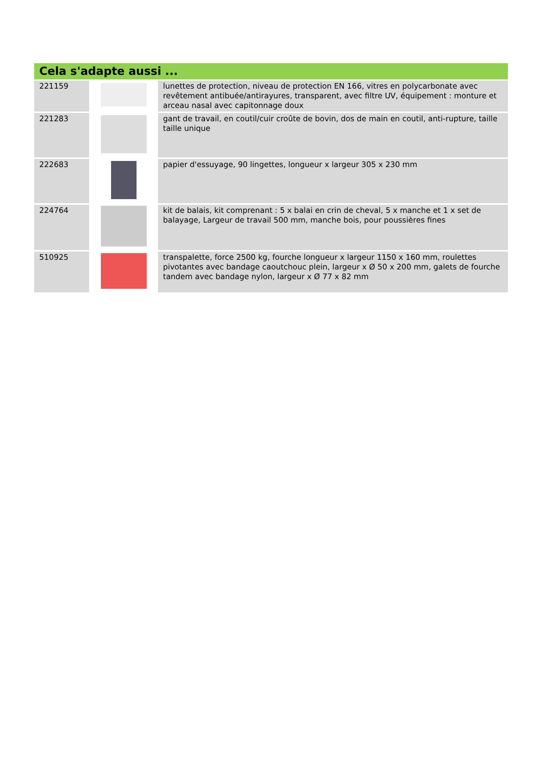Cela s'adapte aussi ...
| 221159 | | lunettes de protection, niveau de protection EN 166, vitres en polycarbonate avec revêtement antibuée/antirayures, transparent, avec filtre UV, équipement : monture et arceau nasal avec capitonnage doux |
| 221283 | | gant de travail, en coutil/cuir croûte de bovin, dos de main en coutil, anti-rupture, taille taille unique |
| 222683 | | papier d'essuyage, 90 lingettes, longueur x largeur 305 x 230 mm |
| 224764 | | kit de balais, kit comprenant : 5 x balai en crin de cheval, 5 x manche et 1 x set de balayage, Largeur de travail 500 mm, manche bois, pour poussières fines |
| 510925 | | transpalette, force 2500 kg, fourche longueur x largeur 1150 x 160 mm, roulettes pivotantes avec bandage caoutchouc plein, largeur x Ø 50 x 200 mm, galets de fourche tandem avec bandage nylon, largeur x Ø 77 x 82 mm |